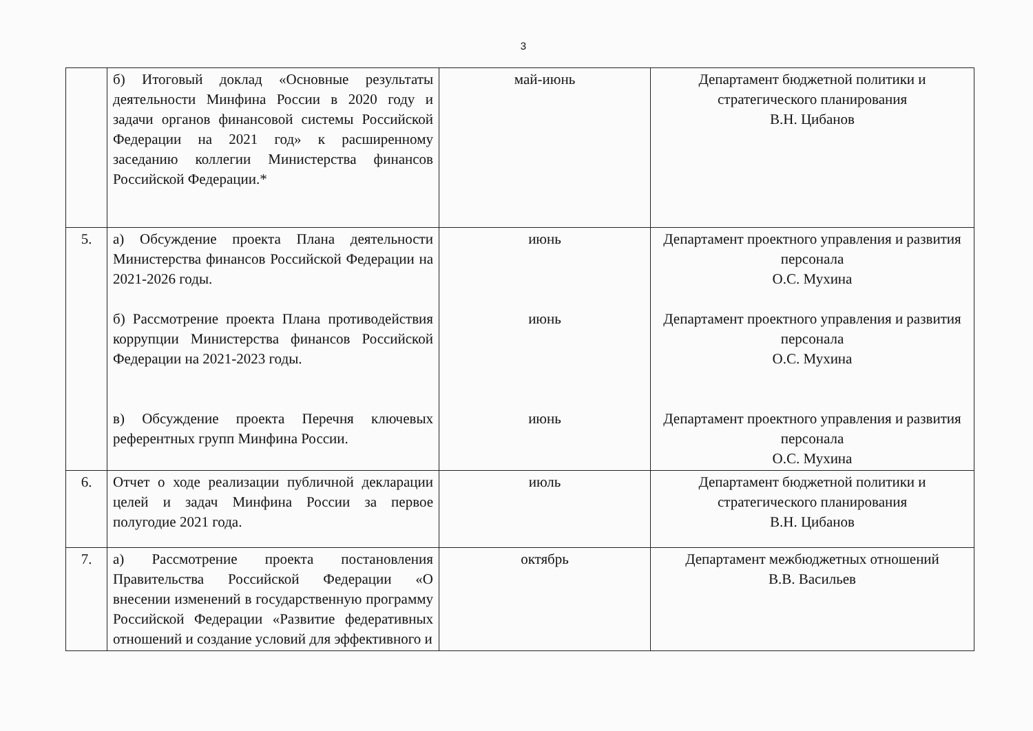3
| | б) Итоговый доклад «Основные результаты деятельности Минфина России в 2020 году и задачи органов финансовой системы Российской Федерации на 2021 год» к расширенному заседанию коллегии Министерства финансов Российской Федерации.* | май-июнь | Департамент бюджетной политики и стратегического планирования В.Н. Цибанов |
| 5. | а) Обсуждение проекта Плана деятельности Министерства финансов Российской Федерации на 2021-2026 годы. б) Рассмотрение проекта Плана противодействия коррупции Министерства финансов Российской Федерации на 2021-2023 годы. в) Обсуждение проекта Перечня ключевых референтных групп Минфина России. | июнь июнь июнь | Департамент проектного управления и развития персонала О.С. Мухина Департамент проектного управления и развития персонала О.С. Мухина Департамент проектного управления и развития персонала О.С. Мухина |
| 6. | Отчет о ходе реализации публичной декларации целей и задач Минфина России за первое полугодие 2021 года. | июль | Департамент бюджетной политики и стратегического планирования В.Н. Цибанов |
| 7. | а) Рассмотрение проекта постановления Правительства Российской Федерации «О внесении изменений в государственную программу Российской Федерации «Развитие федеративных отношений и создание условий для эффективного и | октябрь | Департамент межбюджетных отношений В.В. Васильев |